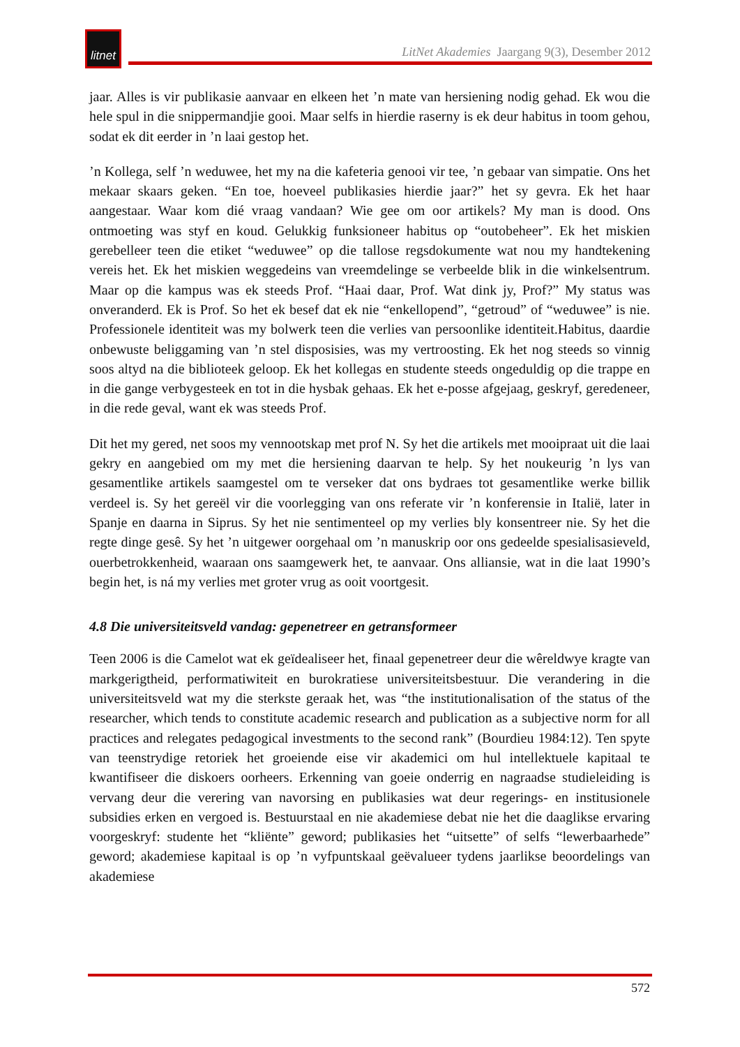litnet
LitNet Akademies Jaargang 9(3), Desember 2012
jaar. Alles is vir publikasie aanvaar en elkeen het ’n mate van hersiening nodig gehad. Ek wou die hele spul in die snippermandjie gooi. Maar selfs in hierdie raserny is ek deur habitus in toom gehou, sodat ek dit eerder in ’n laai gestop het.
’n Kollega, self ’n weduwee, het my na die kafeteria genooi vir tee, ’n gebaar van simpatie. Ons het mekaar skaars geken. “En toe, hoeveel publikasies hierdie jaar?” het sy gevra. Ek het haar aangestaar. Waar kom dié vraag vandaan? Wie gee om oor artikels? My man is dood. Ons ontmoeting was styf en koud. Gelukkig funksioneer habitus op “outobeheer”. Ek het miskien gerebelleer teen die etiket “weduwee” op die tallose regsdokumente wat nou my handtekening vereis het. Ek het miskien weggedeins van vreemdelinge se verbeelde blik in die winkelsentrum. Maar op die kampus was ek steeds Prof. “Haai daar, Prof. Wat dink jy, Prof?” My status was onveranderd. Ek is Prof. So het ek besef dat ek nie “enkellopend”, “getroud” of “weduwee” is nie. Professionele identiteit was my bolwerk teen die verlies van persoonlike identiteit.Habitus, daardie onbewuste beliggaming van ’n stel disposisies, was my vertroosting. Ek het nog steeds so vinnig soos altyd na die biblioteek geloop. Ek het kollegas en studente steeds ongeduldig op die trappe en in die gange verbygesteek en tot in die hysbak gehaas. Ek het e-posse afgejaag, geskryf, geredeneer, in die rede geval, want ek was steeds Prof.
Dit het my gered, net soos my vennootskap met prof N. Sy het die artikels met mooipraat uit die laai gekry en aangebied om my met die hersiening daarvan te help. Sy het noukeurig ’n lys van gesamentlike artikels saamgestel om te verseker dat ons bydraes tot gesamentlike werke billik verdeel is. Sy het gereël vir die voorlegging van ons referate vir ’n konferensie in Italië, later in Spanje en daarna in Siprus. Sy het nie sentimenteel op my verlies bly konsentreer nie. Sy het die regte dinge gesê. Sy het ’n uitgewer oorgehaal om ’n manuskrip oor ons gedeelde spesialisasieveld, ouerbetrokkenheid, waaraan ons saamgewerk het, te aanvaar. Ons alliansie, wat in die laat 1990’s begin het, is ná my verlies met groter vrug as ooit voortgesit.
4.8 Die universiteitsveld vandag: gepenetreer en getransformeer
Teen 2006 is die Camelot wat ek geïdealiseer het, finaal gepenetreer deur die wêreldwye kragte van markgerigtheid, performatiwiteit en burokratiese universiteitsbestuur. Die verandering in die universiteitsveld wat my die sterkste geraak het, was “the institutionalisation of the status of the researcher, which tends to constitute academic research and publication as a subjective norm for all practices and relegates pedagogical investments to the second rank” (Bourdieu 1984:12). Ten spyte van teenstrydige retoriek het groeiende eise vir akademici om hul intellektuele kapitaal te kwantifiseer die diskoers oorheers. Erkenning van goeie onderrig en nagraadse studieleiding is vervang deur die verering van navorsing en publikasies wat deur regerings- en institusionele subsidies erken en vergoed is. Bestuurstaal en nie akademiese debat nie het die daaglikse ervaring voorgeskryf: studente het “kliënte” geword; publikasies het “uitsette” of selfs “lewerbaarhede” geword; akademiese kapitaal is op ’n vyfpuntskaal geëvalueer tydens jaarlikse beoordelings van akademiese
572